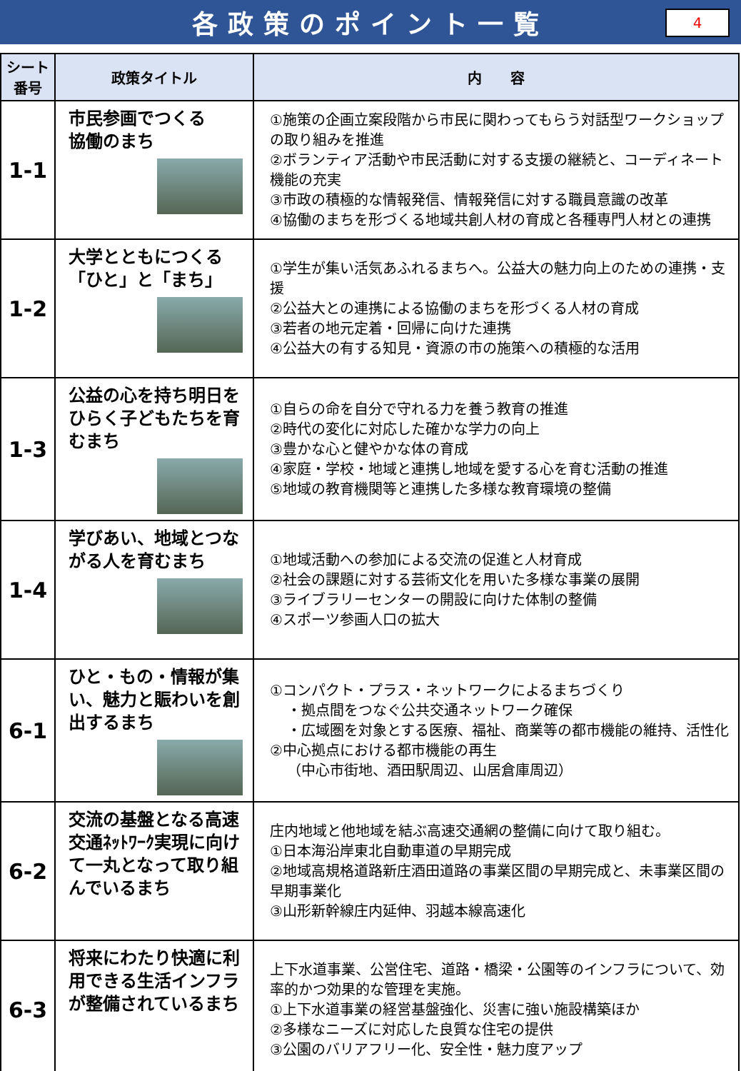各政策のポイント一覧
4
| シート 番号 | 政策タイトル | 内 容 |
| --- | --- | --- |
| 1-1 | 市民参画でつくる 協働のまち | ①施策の企画立案段階から市民に関わってもらう対話型ワークショップの取り組みを推進 ②ボランティア活動や市民活動に対する支援の継続と、コーディネート機能の充実 ③市政の積極的な情報発信、情報発信に対する職員意識の改革 ④協働のまちを形づくる地域共創人材の育成と各種専門人材との連携 |
| 1-2 | 大学とともにつくる「ひと」と「まち」 | ①学生が集い活気あふれるまちへ。公益大の魅力向上のための連携・支援 ②公益大との連携による協働のまちを形づくる人材の育成 ③若者の地元定着・回帰に向けた連携 ④公益大の有する知見・資源の市の施策への積極的な活用 |
| 1-3 | 公益の心を持ち明日をひらく子どもたちを育むまち | ①自らの命を自分で守れる力を養う教育の推進 ②時代の変化に対応した確かな学力の向上 ③豊かな心と健やかな体の育成 ④家庭・学校・地域と連携し地域を愛する心を育む活動の推進 ⑤地域の教育機関等と連携した多様な教育環境の整備 |
| 1-4 | 学びあい、地域とつながる人を育むまち | ①地域活動への参加による交流の促進と人材育成 ②社会の課題に対する芸術文化を用いた多様な事業の展開 ③ライブラリーセンターの開設に向けた体制の整備 ④スポーツ参画人口の拡大 |
| 6-1 | ひと・もの・情報が集い、魅力と賑わいを創出するまち | ①コンパクト・プラス・ネットワークによるまちづくり ・拠点間をつなぐ公共交通ネットワーク確保 ・広域圏を対象とする医療、福祉、商業等の都市機能の維持、活性化 ②中心拠点における都市機能の再生 （中心市街地、酒田駅周辺、山居倉庫周辺） |
| 6-2 | 交流の基盤となる高速交通ﾈｯﾄﾜｰｸ実現に向けて一丸となって取り組んでいるまち | 庄内地域と他地域を結ぶ高速交通網の整備に向けて取り組む。 ①日本海沿岸東北自動車道の早期完成 ②地域高規格道路新庄酒田道路の事業区間の早期完成と、未事業区間の早期事業化 ③山形新幹線庄内延伸、羽越本線高速化 |
| 6-3 | 将来にわたり快適に利用できる生活インフラが整備されているまち | 上下水道事業、公営住宅、道路・橋梁・公園等のインフラについて、効率的かつ効果的な管理を実施。 ①上下水道事業の経営基盤強化、災害に強い施設構築ほか ②多様なニーズに対応した良質な住宅の提供 ③公園のバリアフリー化、安全性・魅力度アップ |